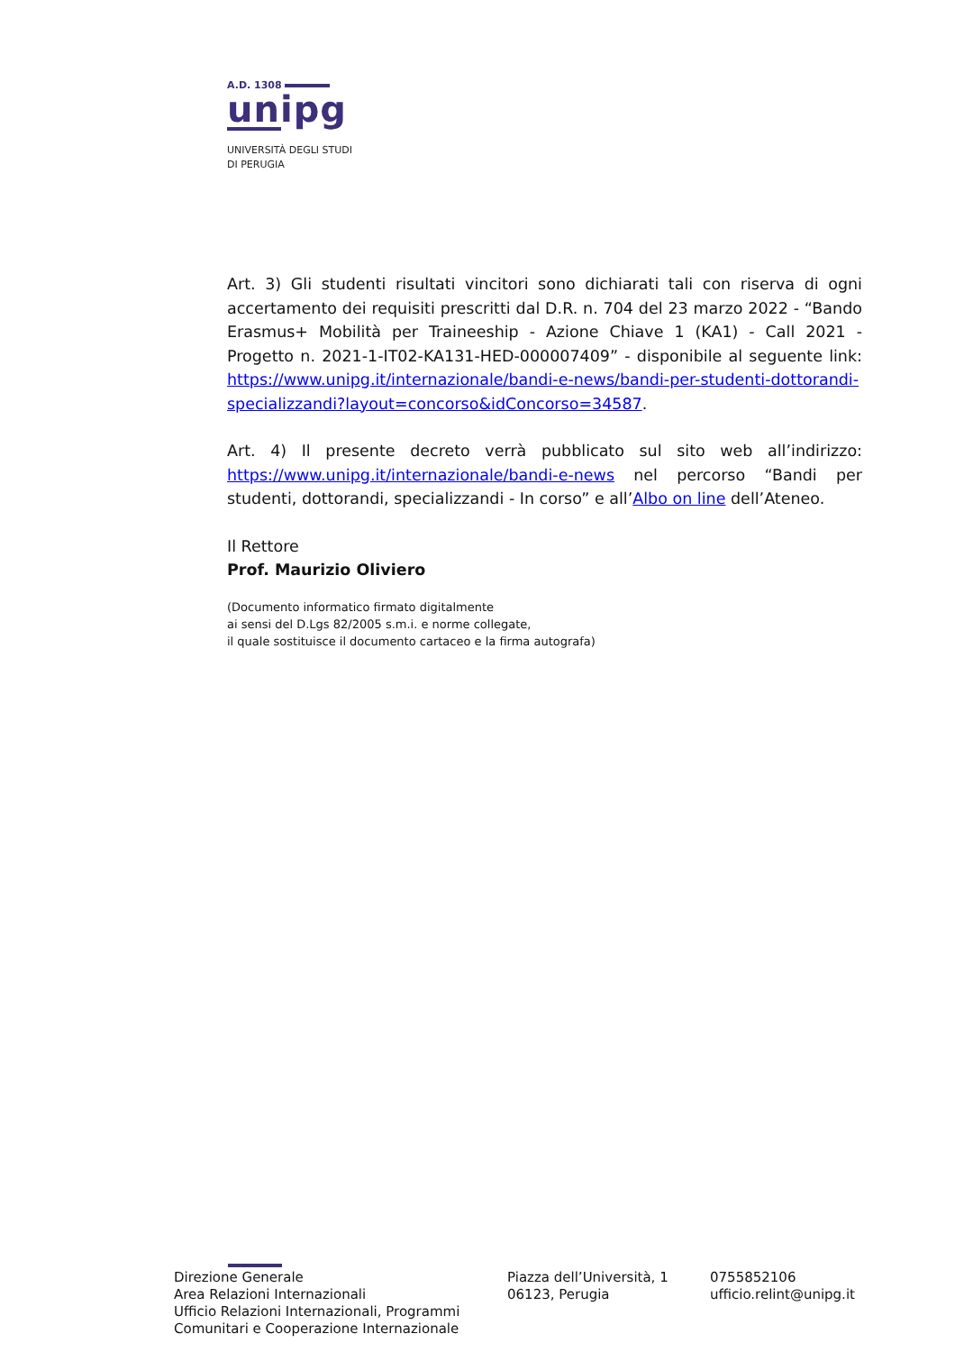A.D. 1308
unipg
UNIVERSITÀ DEGLI STUDI
DI PERUGIA
Art. 3) Gli studenti risultati vincitori sono dichiarati tali con riserva di ogni accertamento dei requisiti prescritti dal D.R. n. 704 del 23 marzo 2022 - “Bando Erasmus+ Mobilità per Traineeship - Azione Chiave 1 (KA1) - Call 2021 - Progetto n. 2021-1-IT02-KA131-HED-000007409” - disponibile al seguente link: https://www.unipg.it/internazionale/bandi-e-news/bandi-per-studenti-dottorandi-specializzandi?layout=concorso&idConcorso=34587.
Art. 4) Il presente decreto verrà pubblicato sul sito web all’indirizzo: https://www.unipg.it/internazionale/bandi-e-news nel percorso “Bandi per studenti, dottorandi, specializzandi - In corso” e all’Albo on line dell’Ateneo.
Il Rettore
Prof. Maurizio Oliviero
(Documento informatico firmato digitalmente
ai sensi del D.Lgs 82/2005 s.m.i. e norme collegate,
il quale sostituisce il documento cartaceo e la firma autografa)
Direzione Generale
Area Relazioni Internazionali
Ufficio Relazioni Internazionali, Programmi Comunitari e Cooperazione Internazionale
Piazza dell’Università, 1
06123, Perugia
0755852106
ufficio.relint@unipg.it